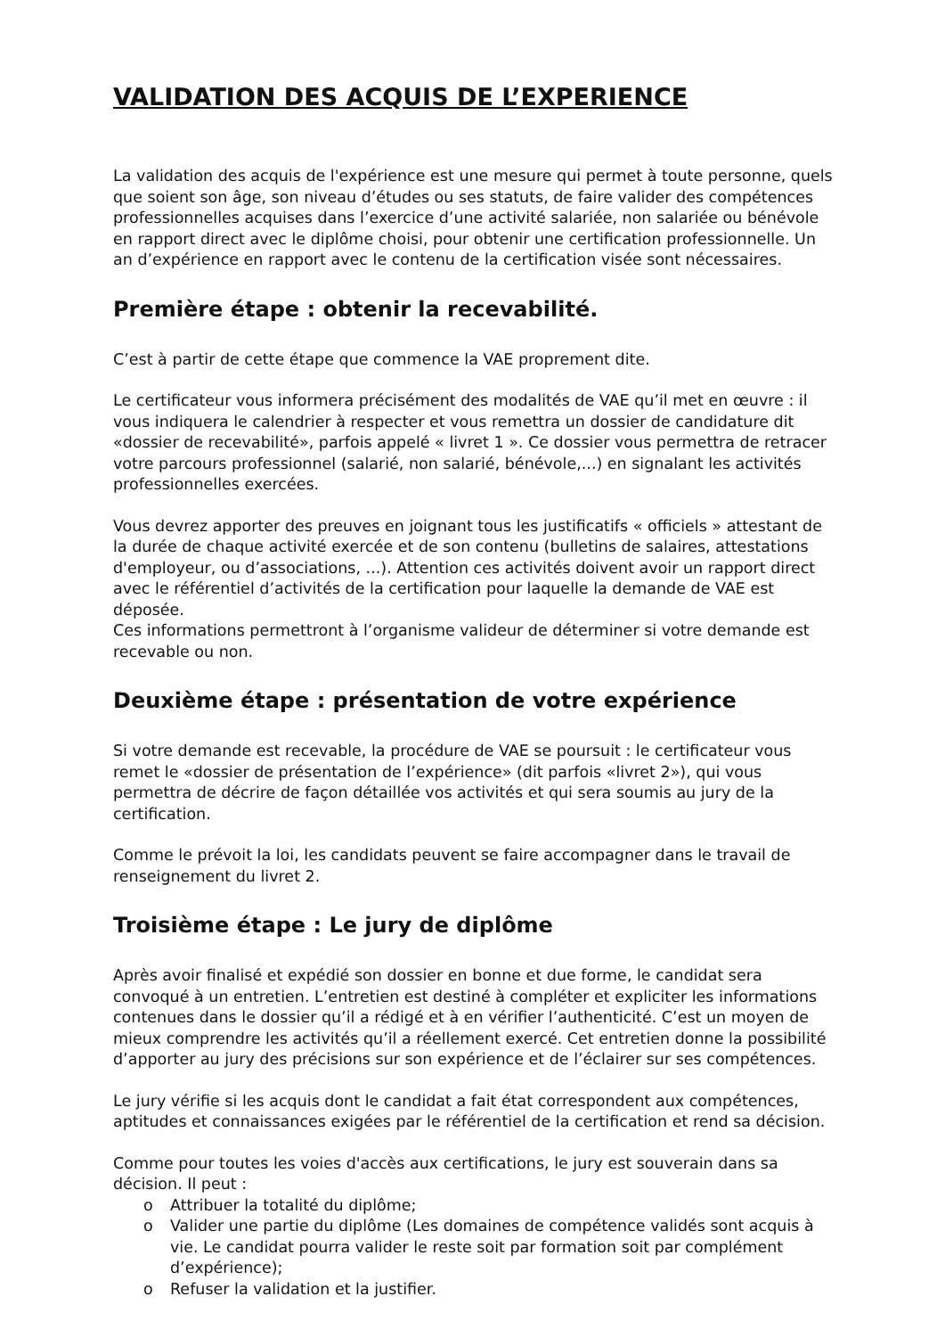VALIDATION DES ACQUIS DE L’EXPERIENCE
La validation des acquis de l'expérience est une mesure qui permet à toute personne, quels que soient son âge, son niveau d’études ou ses statuts, de faire valider des compétences professionnelles acquises dans l’exercice d’une activité salariée, non salariée ou bénévole en rapport direct avec le diplôme choisi, pour obtenir une certification professionnelle. Un an d’expérience en rapport avec le contenu de la certification visée sont nécessaires.
Première étape : obtenir la recevabilité.
C’est à partir de cette étape que commence la VAE proprement dite.
Le certificateur vous informera précisément des modalités de VAE qu’il met en œuvre : il vous indiquera le calendrier à respecter et vous remettra un dossier de candidature dit «dossier de recevabilité», parfois appelé « livret 1 ». Ce dossier vous permettra de retracer votre parcours professionnel (salarié, non salarié, bénévole,...) en signalant les activités professionnelles exercées.
Vous devrez apporter des preuves en joignant tous les justificatifs « officiels » attestant de la durée de chaque activité exercée et de son contenu (bulletins de salaires, attestations d'employeur, ou d’associations, ...). Attention ces activités doivent avoir un rapport direct avec le référentiel d’activités de la certification pour laquelle la demande de VAE est déposée.
Ces informations permettront à l’organisme valideur de déterminer si votre demande est recevable ou non.
Deuxième étape : présentation de votre expérience
Si votre demande est recevable, la procédure de VAE se poursuit : le certificateur vous remet le «dossier de présentation de l’expérience» (dit parfois «livret 2»), qui vous permettra de décrire de façon détaillée vos activités et qui sera soumis au jury de la certification.
Comme le prévoit la loi, les candidats peuvent se faire accompagner dans le travail de renseignement du livret 2.
Troisième étape : Le jury de diplôme
Après avoir finalisé et expédié son dossier en bonne et due forme, le candidat sera convoqué à un entretien. L’entretien est destiné à compléter et expliciter les informations contenues dans le dossier qu’il a rédigé et à en vérifier l’authenticité. C’est un moyen de mieux comprendre les activités qu’il a réellement exercé. Cet entretien donne la possibilité d’apporter au jury des précisions sur son expérience et de l’éclairer sur ses compétences.
Le jury vérifie si les acquis dont le candidat a fait état correspondent aux compétences, aptitudes et connaissances exigées par le référentiel de la certification et rend sa décision.
Comme pour toutes les voies d'accès aux certifications, le jury est souverain dans sa décision. Il peut :
o Attribuer la totalité du diplôme;
o Valider une partie du diplôme (Les domaines de compétence validés sont acquis à vie. Le candidat pourra valider le reste soit par formation soit par complément d’expérience);
o Refuser la validation et la justifier.